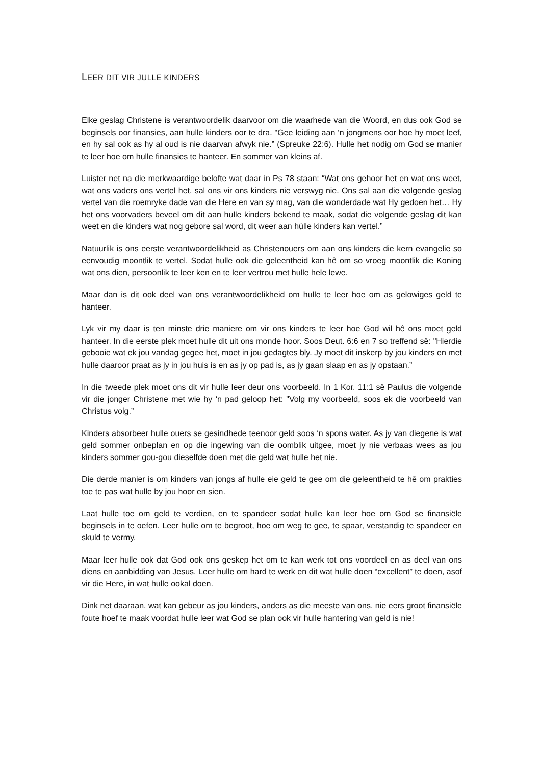LEER DIT VIR JULLE KINDERS
Elke geslag Christene is verantwoordelik daarvoor om die waarhede van die Woord, en dus ook God se beginsels oor finansies, aan hulle kinders oor te dra. "Gee leiding aan ‘n jongmens oor hoe hy moet leef, en hy sal ook as hy al oud is nie daarvan afwyk nie.” (Spreuke 22:6). Hulle het nodig om God se manier te leer hoe om hulle finansies te hanteer. En sommer van kleins af.
Luister net na die merkwaardige belofte wat daar in Ps 78 staan: “Wat ons gehoor het en wat ons weet, wat ons vaders ons vertel het, sal ons vir ons kinders nie verswyg nie. Ons sal aan die volgende geslag vertel van die roemryke dade van die Here en van sy mag, van die wonderdade wat Hy gedoen het… Hy het ons voorvaders beveel om dit aan hulle kinders bekend te maak, sodat die volgende geslag dit kan weet en die kinders wat nog gebore sal word, dit weer aan húlle kinders kan vertel.”
Natuurlik is ons eerste verantwoordelikheid as Christenouers om aan ons kinders die kern evangelie so eenvoudig moontlik te vertel. Sodat hulle ook die geleentheid kan hê om so vroeg moontlik die Koning wat ons dien, persoonlik te leer ken en te leer vertrou met hulle hele lewe.
Maar dan is dit ook deel van ons verantwoordelikheid om hulle te leer hoe om as gelowiges geld te hanteer.
Lyk vir my daar is ten minste drie maniere om vir ons kinders te leer hoe God wil hê ons moet geld hanteer. In die eerste plek moet hulle dit uit ons monde hoor. Soos Deut. 6:6 en 7 so treffend sê: "Hierdie gebooie wat ek jou vandag gegee het, moet in jou gedagtes bly. Jy moet dit inskerp by jou kinders en met hulle daaroor praat as jy in jou huis is en as jy op pad is, as jy gaan slaap en as jy opstaan.”
In die tweede plek moet ons dit vir hulle leer deur ons voorbeeld. In 1 Kor. 11:1 sê Paulus die volgende vir die jonger Christene met wie hy ‘n pad geloop het: "Volg my voorbeeld, soos ek die voorbeeld van Christus volg.”
Kinders absorbeer hulle ouers se gesindhede teenoor geld soos ‘n spons water. As jy van diegene is wat geld sommer onbeplan en op die ingewing van die oomblik uitgee, moet jy nie verbaas wees as jou kinders sommer gou-gou dieselfde doen met die geld wat hulle het nie.
Die derde manier is om kinders van jongs af hulle eie geld te gee om die geleentheid te hê om prakties toe te pas wat hulle by jou hoor en sien.
Laat hulle toe om geld te verdien, en te spandeer sodat hulle kan leer hoe om God se finansiële beginsels in te oefen. Leer hulle om te begroot, hoe om weg te gee, te spaar, verstandig te spandeer en skuld te vermy.
Maar leer hulle ook dat God ook ons geskep het om te kan werk tot ons voordeel en as deel van ons diens en aanbidding van Jesus. Leer hulle om hard te werk en dit wat hulle doen “excellent” te doen, asof vir die Here, in wat hulle ookal doen.
Dink net daaraan, wat kan gebeur as jou kinders, anders as die meeste van ons, nie eers groot finansiële foute hoef te maak voordat hulle leer wat God se plan ook vir hulle hantering van geld is nie!